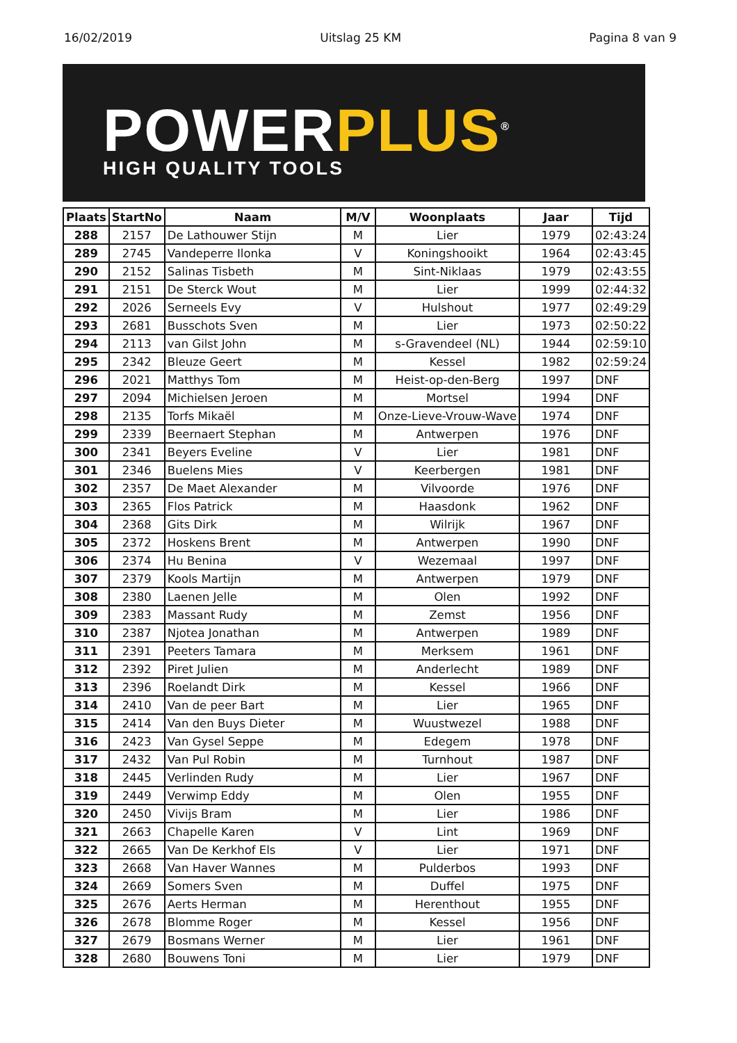16/02/2019 Uitslag 25 KM Pagina 8 van 9
POWER PLUS<sup>®</sup>
HIGH QUALITY TOOLS
| Plaats | StartNo | Naam | M/V | Woonplaats | Jaar | Tijd |
| --- | --- | --- | --- | --- | --- | --- |
| 288 | 2157 | De Lathouwer Stijn | M | Lier | 1979 | 02:43:24 |
| 289 | 2745 | Vandeperre Ilonka | V | Koningshooikt | 1964 | 02:43:45 |
| 290 | 2152 | Salinas Tisbeth | M | Sint-Niklaas | 1979 | 02:43:55 |
| 291 | 2151 | De Sterck Wout | M | Lier | 1999 | 02:44:32 |
| 292 | 2026 | Serneels Evy | V | Hulshout | 1977 | 02:49:29 |
| 293 | 2681 | Busschots Sven | M | Lier | 1973 | 02:50:22 |
| 294 | 2113 | van Gilst John | M | s-Gravendeel (NL) | 1944 | 02:59:10 |
| 295 | 2342 | Bleuze Geert | M | Kessel | 1982 | 02:59:24 |
| 296 | 2021 | Matthys Tom | M | Heist-op-den-Berg | 1997 | DNF |
| 297 | 2094 | Michielsen Jeroen | M | Mortsel | 1994 | DNF |
| 298 | 2135 | Torfs Mikaël | M | Onze-Lieve-Vrouw-Wave | 1974 | DNF |
| 299 | 2339 | Beernaert Stephan | M | Antwerpen | 1976 | DNF |
| 300 | 2341 | Beyers Eveline | V | Lier | 1981 | DNF |
| 301 | 2346 | Buelens Mies | V | Keerbergen | 1981 | DNF |
| 302 | 2357 | De Maet Alexander | M | Vilvoorde | 1976 | DNF |
| 303 | 2365 | Flos Patrick | M | Haasdonk | 1962 | DNF |
| 304 | 2368 | Gits Dirk | M | Wilrijk | 1967 | DNF |
| 305 | 2372 | Hoskens Brent | M | Antwerpen | 1990 | DNF |
| 306 | 2374 | Hu Benina | V | Wezemaal | 1997 | DNF |
| 307 | 2379 | Kools Martijn | M | Antwerpen | 1979 | DNF |
| 308 | 2380 | Laenen Jelle | M | Olen | 1992 | DNF |
| 309 | 2383 | Massant Rudy | M | Zemst | 1956 | DNF |
| 310 | 2387 | Njotea Jonathan | M | Antwerpen | 1989 | DNF |
| 311 | 2391 | Peeters Tamara | M | Merksem | 1961 | DNF |
| 312 | 2392 | Piret Julien | M | Anderlecht | 1989 | DNF |
| 313 | 2396 | Roelandt Dirk | M | Kessel | 1966 | DNF |
| 314 | 2410 | Van de peer Bart | M | Lier | 1965 | DNF |
| 315 | 2414 | Van den Buys Dieter | M | Wuustwezel | 1988 | DNF |
| 316 | 2423 | Van Gysel Seppe | M | Edegem | 1978 | DNF |
| 317 | 2432 | Van Pul Robin | M | Turnhout | 1987 | DNF |
| 318 | 2445 | Verlinden Rudy | M | Lier | 1967 | DNF |
| 319 | 2449 | Verwimp Eddy | M | Olen | 1955 | DNF |
| 320 | 2450 | Vivijs Bram | M | Lier | 1986 | DNF |
| 321 | 2663 | Chapelle Karen | V | Lint | 1969 | DNF |
| 322 | 2665 | Van De Kerkhof Els | V | Lier | 1971 | DNF |
| 323 | 2668 | Van Haver Wannes | M | Pulderbos | 1993 | DNF |
| 324 | 2669 | Somers Sven | M | Duffel | 1975 | DNF |
| 325 | 2676 | Aerts Herman | M | Herenthout | 1955 | DNF |
| 326 | 2678 | Blomme Roger | M | Kessel | 1956 | DNF |
| 327 | 2679 | Bosmans Werner | M | Lier | 1961 | DNF |
| 328 | 2680 | Bouwens Toni | M | Lier | 1979 | DNF |